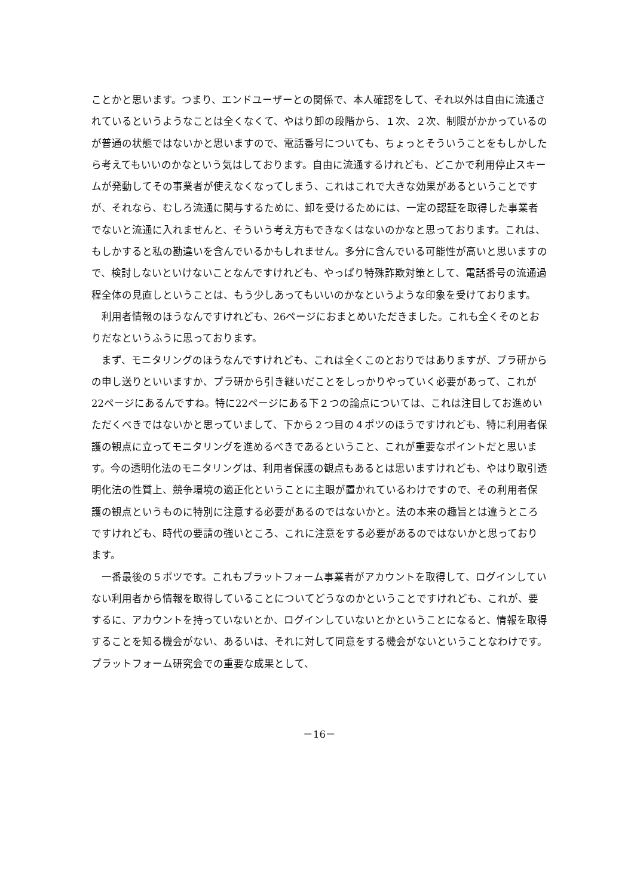ことかと思います。つまり、エンドユーザーとの関係で、本人確認をして、それ以外は自由に流通されているというようなことは全くなくて、やはり卸の段階から、１次、２次、制限がかかっているのが普通の状態ではないかと思いますので、電話番号についても、ちょっとそういうことをもしかしたら考えてもいいのかなという気はしております。自由に流通するけれども、どこかで利用停止スキームが発動してその事業者が使えなくなってしまう、これはこれで大きな効果があるということですが、それなら、むしろ流通に関与するために、卸を受けるためには、一定の認証を取得した事業者でないと流通に入れませんと、そういう考え方もできなくはないのかなと思っております。これは、もしかすると私の勘違いを含んでいるかもしれません。多分に含んでいる可能性が高いと思いますので、検討しないといけないことなんですけれども、やっぱり特殊詐欺対策として、電話番号の流通過程全体の見直しということは、もう少しあってもいいのかなというような印象を受けております。
利用者情報のほうなんですけれども、26ページにおまとめいただきました。これも全くそのとおりだなというふうに思っております。
まず、モニタリングのほうなんですけれども、これは全くこのとおりではありますが、プラ研からの申し送りといいますか、プラ研から引き継いだことをしっかりやっていく必要があって、これが22ページにあるんですね。特に22ページにある下２つの論点については、これは注目してお進めいただくべきではないかと思っていまして、下から２つ目の４ポツのほうですけれども、特に利用者保護の観点に立ってモニタリングを進めるべきであるということ、これが重要なポイントだと思います。今の透明化法のモニタリングは、利用者保護の観点もあるとは思いますけれども、やはり取引透明化法の性質上、競争環境の適正化ということに主眼が置かれているわけですので、その利用者保護の観点というものに特別に注意する必要があるのではないかと。法の本来の趣旨とは違うところですけれども、時代の要請の強いところ、これに注意をする必要があるのではないかと思っております。
一番最後の５ポツです。これもプラットフォーム事業者がアカウントを取得して、ログインしていない利用者から情報を取得していることについてどうなのかということですけれども、これが、要するに、アカウントを持っていないとか、ログインしていないとかということになると、情報を取得することを知る機会がない、あるいは、それに対して同意をする機会がないということなわけです。プラットフォーム研究会での重要な成果として、
－16－